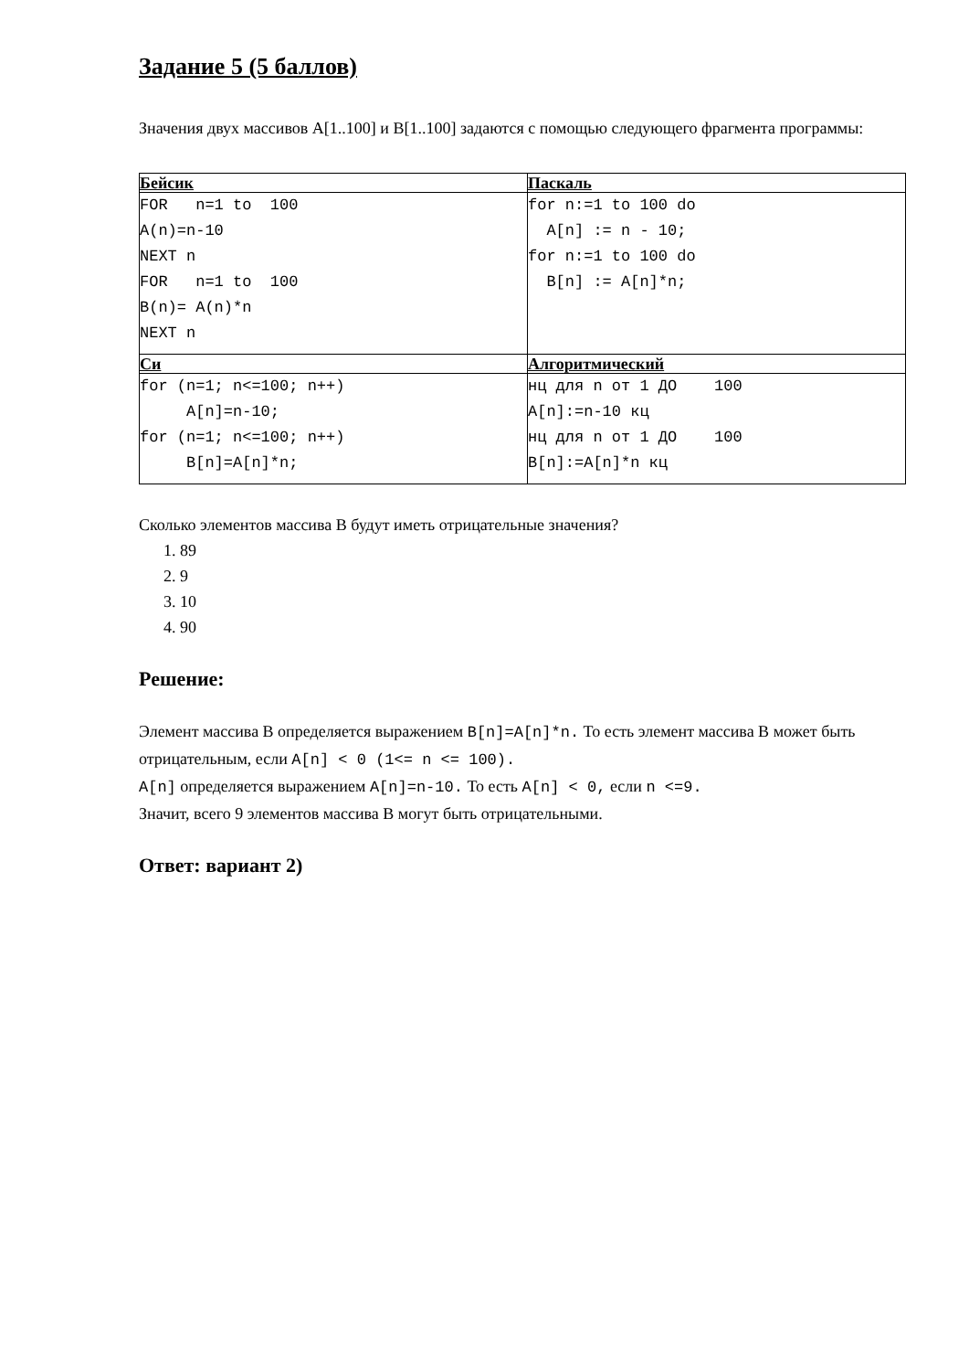Задание 5 (5 баллов)
Значения двух массивов A[1..100] и B[1..100] задаются с помощью следующего фрагмента программы:
| Бейсик | Паскаль |
| FOR n=1 to 100 A(n)=n-10 NEXT n FOR n=1 to 100 B(n)= A(n)*n NEXT n | for n:=1 to 100 do A[n] := n - 10; for n:=1 to 100 do B[n] := A[n]*n; |
| Си | Алгоритмический |
| for (n=1; n<=100; n++) A[n]=n-10; for (n=1; n<=100; n++) B[n]=A[n]*n; | нц для n от 1 ДО 100 A[n]:=n-10 кц нц для n от 1 ДО 100 B[n]:=A[n]*n кц |
Сколько элементов массива В будут иметь отрицательные значения?
1. 89
2. 9
3. 10
4. 90
Решение:
Элемент массива В определяется выражением B[n]=A[n]*n. То есть элемент массива В может быть отрицательным, если A[n] < 0 (1<= n <= 100).
A[n] определяется выражением A[n]=n-10. То есть A[n] < 0, если n <=9.
Значит, всего 9 элементов массива В могут быть отрицательными.
Ответ: вариант 2)